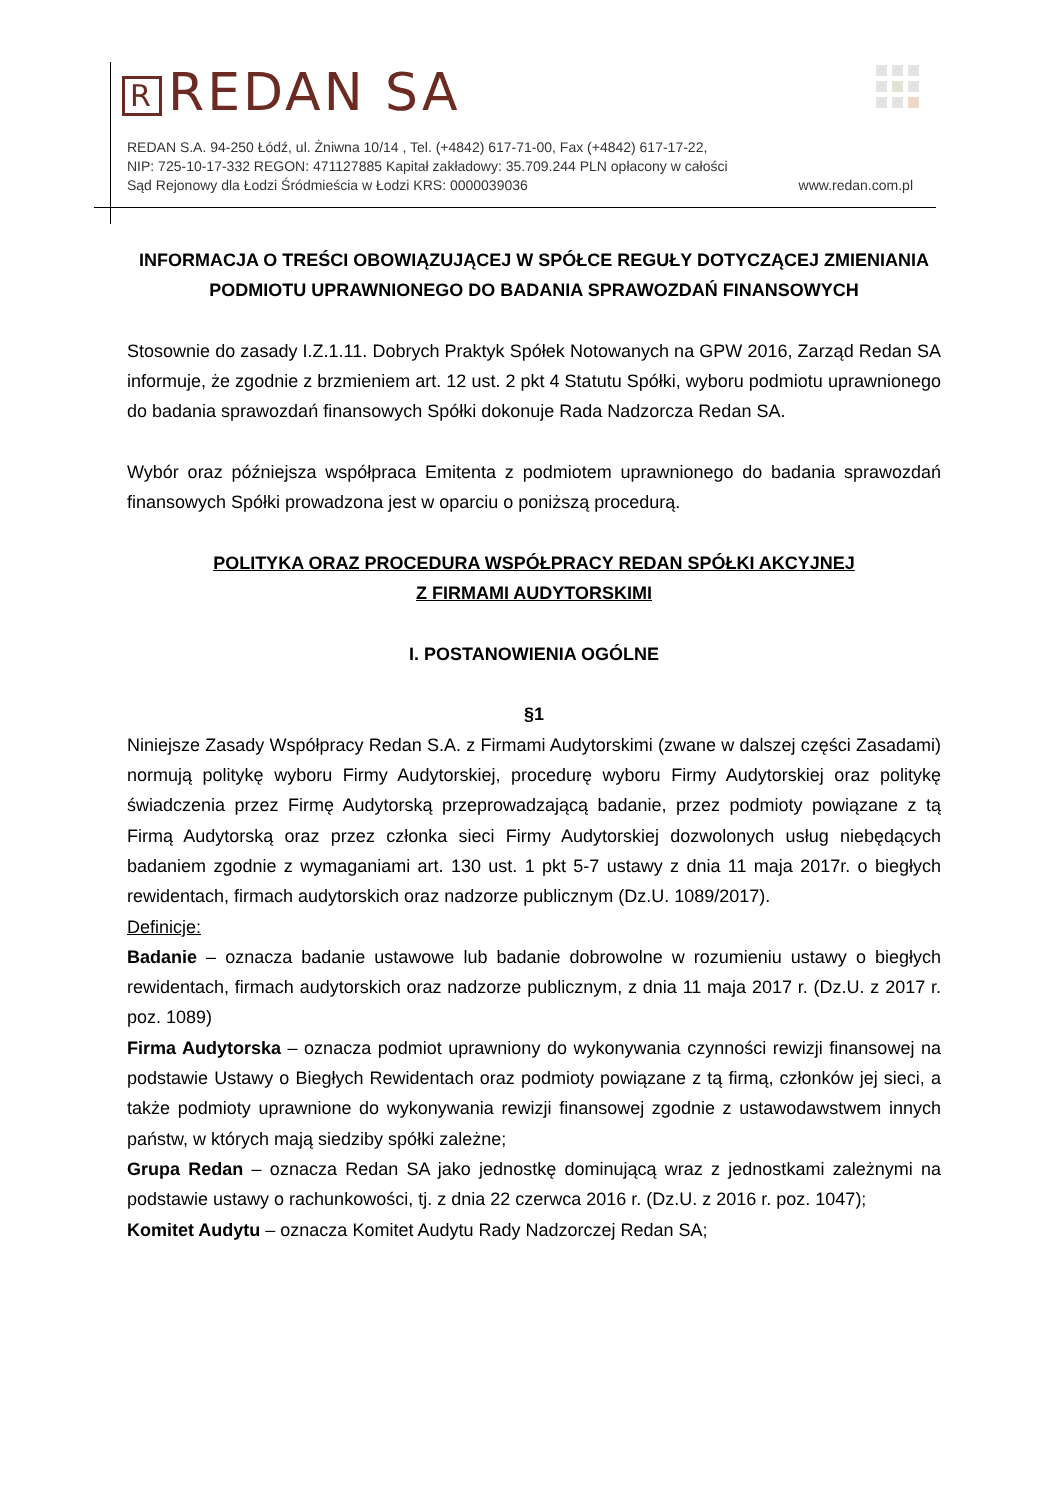R REDAN SA
REDAN S.A. 94-250 Łódź, ul. Żniwna 10/14 , Tel. (+4842) 617-71-00, Fax (+4842) 617-17-22,
NIP: 725-10-17-332 REGON: 471127885 Kapitał zakładowy: 35.709.244 PLN opłacony w całości
Sąd Rejonowy dla Łodzi Śródmieścia w Łodzi KRS: 0000039036 www.redan.com.pl
INFORMACJA O TREŚCI OBOWIĄZUJĄCEJ W SPÓŁCE REGUŁY DOTYCZĄCEJ ZMIENIANIA
PODMIOTU UPRAWNIONEGO DO BADANIA SPRAWOZDAŃ FINANSOWYCH
Stosownie do zasady I.Z.1.11. Dobrych Praktyk Spółek Notowanych na GPW 2016, Zarząd Redan SA informuje, że zgodnie z brzmieniem art. 12 ust. 2 pkt 4 Statutu Spółki, wyboru podmiotu uprawnionego do badania sprawozdań finansowych Spółki dokonuje Rada Nadzorcza Redan SA.
Wybór oraz późniejsza współpraca Emitenta z podmiotem uprawnionego do badania sprawozdań finansowych Spółki prowadzona jest w oparciu o poniższą procedurą.
POLITYKA ORAZ PROCEDURA WSPÓŁPRACY REDAN SPÓŁKI AKCYJNEJ
Z FIRMAMI AUDYTORSKIMI
I. POSTANOWIENIA OGÓLNE
§1
Niniejsze Zasady Współpracy Redan S.A. z Firmami Audytorskimi (zwane w dalszej części Zasadami) normują politykę wyboru Firmy Audytorskiej, procedurę wyboru Firmy Audytorskiej oraz politykę świadczenia przez Firmę Audytorską przeprowadzającą badanie, przez podmioty powiązane z tą Firmą Audytorską oraz przez członka sieci Firmy Audytorskiej dozwolonych usług niebędących badaniem zgodnie z wymaganiami art. 130 ust. 1 pkt 5-7 ustawy z dnia 11 maja 2017r. o biegłych rewidentach, firmach audytorskich oraz nadzorze publicznym (Dz.U. 1089/2017).
Definicje:
Badanie – oznacza badanie ustawowe lub badanie dobrowolne w rozumieniu ustawy o biegłych rewidentach, firmach audytorskich oraz nadzorze publicznym, z dnia 11 maja 2017 r. (Dz.U. z 2017 r. poz. 1089)
Firma Audytorska – oznacza podmiot uprawniony do wykonywania czynności rewizji finansowej na podstawie Ustawy o Biegłych Rewidentach oraz podmioty powiązane z tą firmą, członków jej sieci, a także podmioty uprawnione do wykonywania rewizji finansowej zgodnie z ustawodawstwem innych państw, w których mają siedziby spółki zależne;
Grupa Redan – oznacza Redan SA jako jednostkę dominującą wraz z jednostkami zależnymi na podstawie ustawy o rachunkowości, tj. z dnia 22 czerwca 2016 r. (Dz.U. z 2016 r. poz. 1047);
Komitet Audytu – oznacza Komitet Audytu Rady Nadzorczej Redan SA;